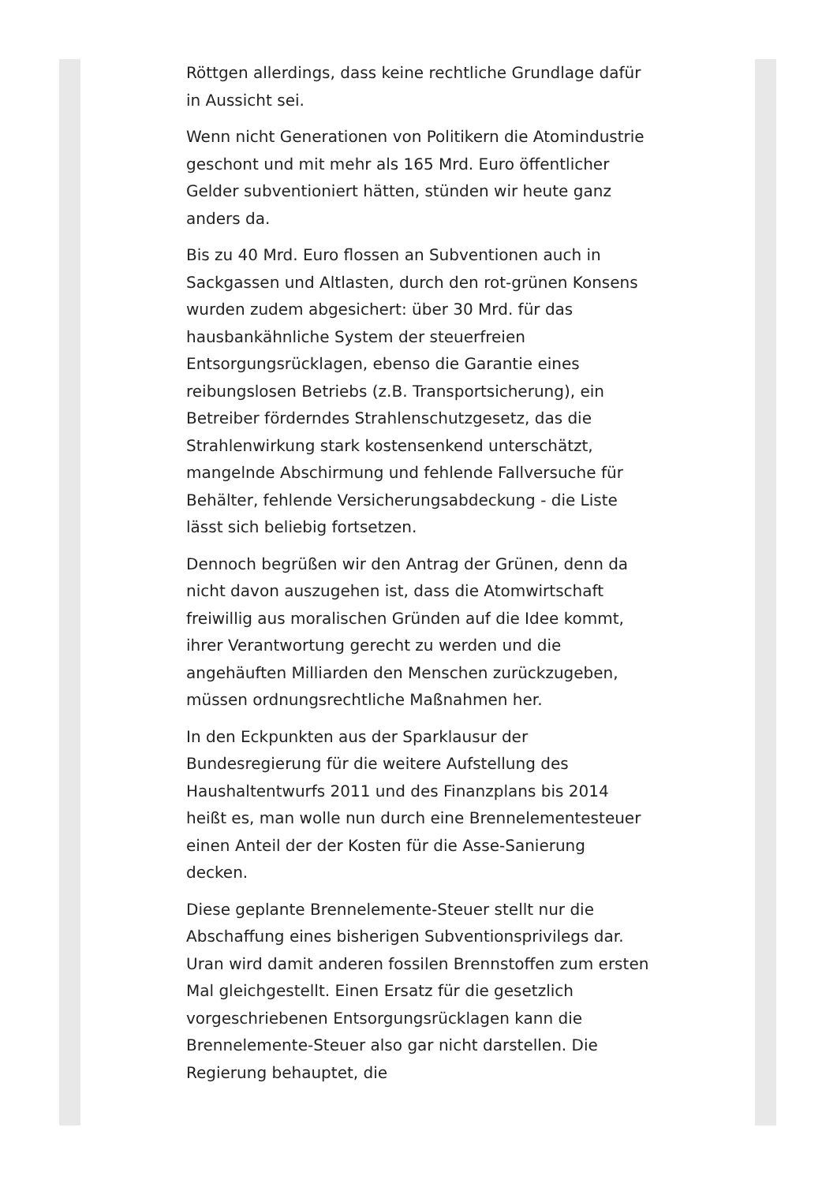Röttgen allerdings, dass keine rechtliche Grundlage dafür in Aussicht sei.
Wenn nicht Generationen von Politikern die Atomindustrie geschont und mit mehr als 165 Mrd. Euro öffentlicher Gelder subventioniert hätten, stünden wir heute ganz anders da.
Bis zu 40 Mrd. Euro flossen an Subventionen auch in Sackgassen und Altlasten, durch den rot-grünen Konsens wurden zudem abgesichert: über 30 Mrd. für das hausbankähnliche System der steuerfreien Entsorgungsrücklagen, ebenso die Garantie eines reibungslosen Betriebs (z.B. Transportsicherung), ein Betreiber förderndes Strahlenschutzgesetz, das die Strahlenwirkung stark kostensenkend unterschätzt, mangelnde Abschirmung und fehlende Fallversuche für Behälter, fehlende Versicherungsabdeckung - die Liste lässt sich beliebig fortsetzen.
Dennoch begrüßen wir den Antrag der Grünen, denn da nicht davon auszugehen ist, dass die Atomwirtschaft freiwillig aus moralischen Gründen auf die Idee kommt, ihrer Verantwortung gerecht zu werden und die angehäuften Milliarden den Menschen zurückzugeben, müssen ordnungsrechtliche Maßnahmen her.
In den Eckpunkten aus der Sparklausur der Bundesregierung für die weitere Aufstellung des Haushaltentwurfs 2011 und des Finanzplans bis 2014 heißt es, man wolle nun durch eine Brennelementesteuer einen Anteil der der Kosten für die Asse-Sanierung decken.
Diese geplante Brennelemente-Steuer stellt nur die Abschaffung eines bisherigen Subventionsprivilegs dar. Uran wird damit anderen fossilen Brennstoffen zum ersten Mal gleichgestellt. Einen Ersatz für die gesetzlich vorgeschriebenen Entsorgungsrücklagen kann die Brennelemente-Steuer also gar nicht darstellen. Die Regierung behauptet, die